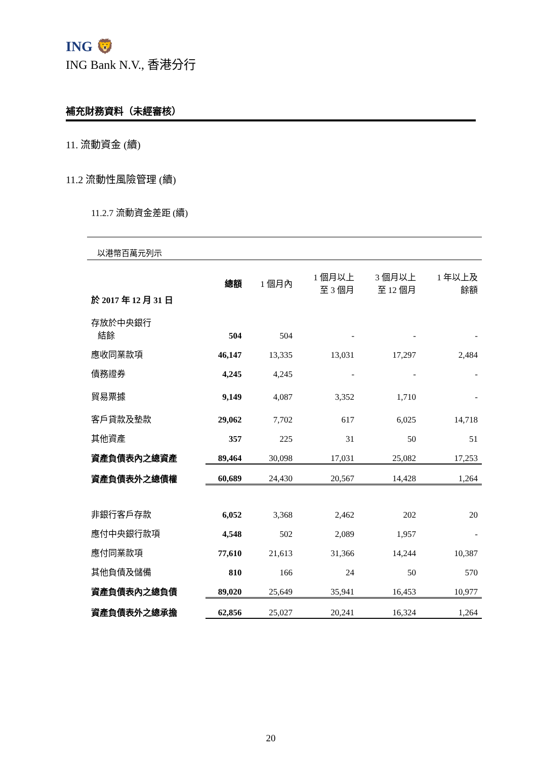ING 🦁
ING Bank N.V., 香港分行
補充財務資料（未經審核）
11. 流動資金 (續)
11.2 流動性風險管理 (續)
11.2.7 流動資金差距 (續)
以港幣百萬元列示
| 於 2017 年 12 月 31 日 | 總額 | 1 個月內 | 1 個月以上 至 3 個月 | 3 個月以上 至 12 個月 | 1 年以上及 餘額 |
| --- | --- | --- | --- | --- | --- |
| 存放於中央銀行 結餘 | 504 | 504 | - | - | - |
| 應收同業款項 | 46,147 | 13,335 | 13,031 | 17,297 | 2,484 |
| 債務證券 | 4,245 | 4,245 | - | - | - |
| 貿易票據 | 9,149 | 4,087 | 3,352 | 1,710 | - |
| 客戶貸款及墊款 | 29,062 | 7,702 | 617 | 6,025 | 14,718 |
| 其他資產 | 357 | 225 | 31 | 50 | 51 |
| 資產負債表內之總資產 | 89,464 | 30,098 | 17,031 | 25,082 | 17,253 |
| 資產負債表外之總債權 | 60,689 | 24,430 | 20,567 | 14,428 | 1,264 |
| 非銀行客戶存款 | 6,052 | 3,368 | 2,462 | 202 | 20 |
| 應付中央銀行款項 | 4,548 | 502 | 2,089 | 1,957 | - |
| 應付同業款項 | 77,610 | 21,613 | 31,366 | 14,244 | 10,387 |
| 其他負債及儲備 | 810 | 166 | 24 | 50 | 570 |
| 資產負債表內之總負債 | 89,020 | 25,649 | 35,941 | 16,453 | 10,977 |
| 資產負債表外之總承擔 | 62,856 | 25,027 | 20,241 | 16,324 | 1,264 |
20